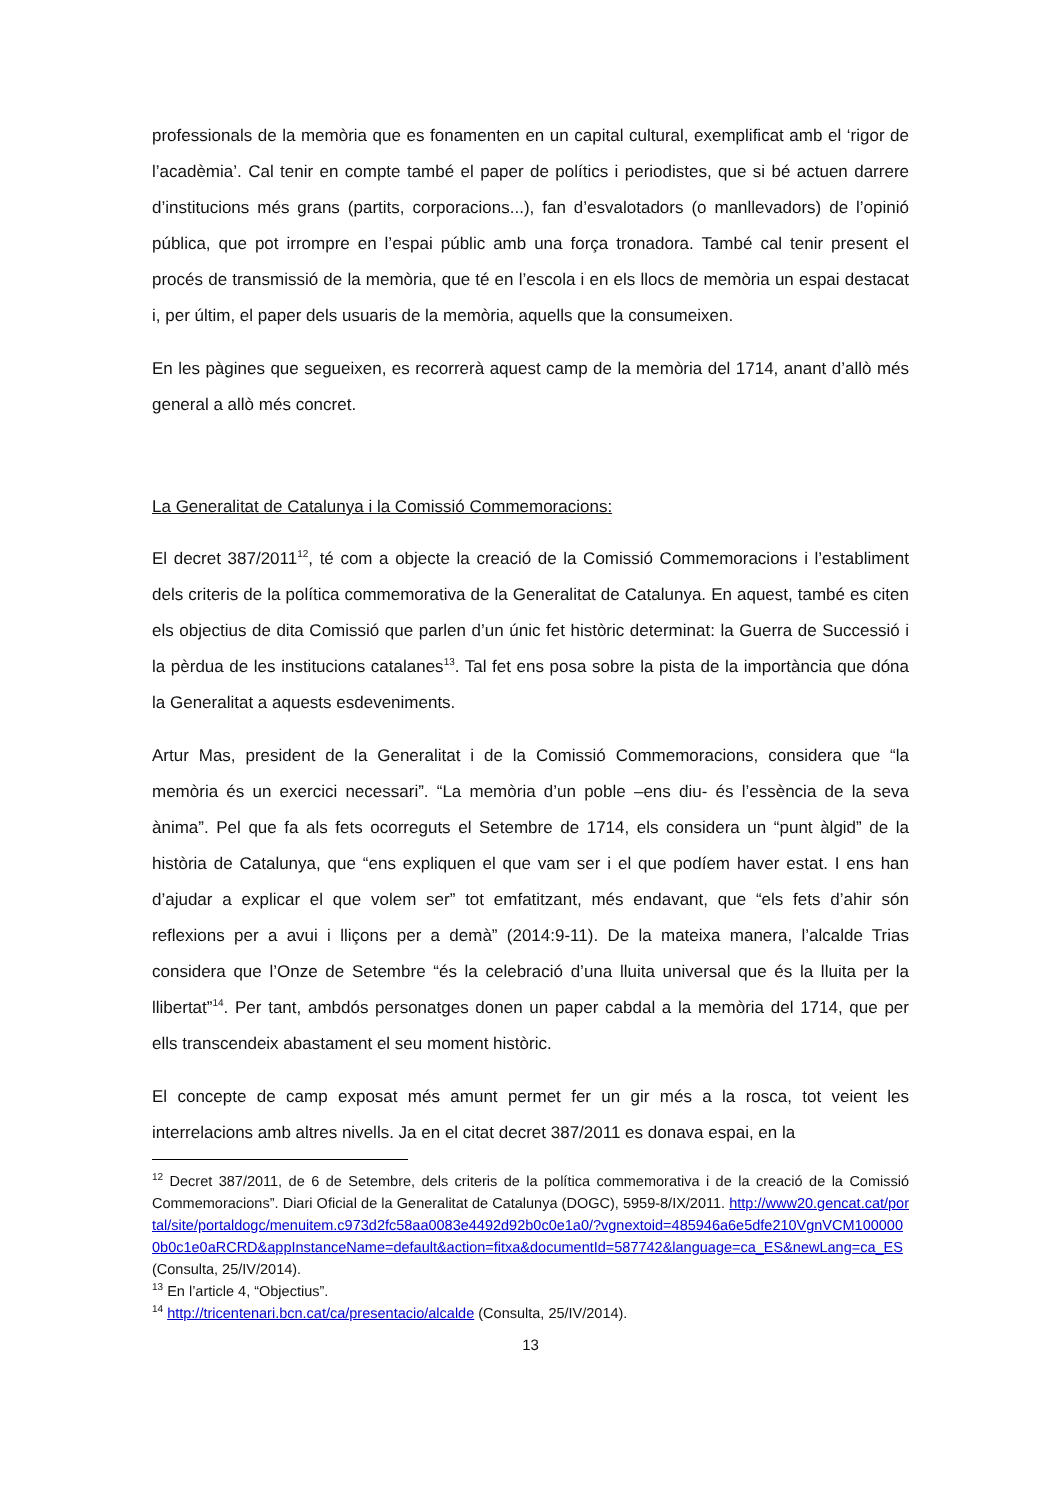professionals de la memòria que es fonamenten en un capital cultural, exemplificat amb el ‘rigor de l’acadèmia’. Cal tenir en compte també el paper de polítics i periodistes, que si bé actuen darrere d’institucions més grans (partits, corporacions...), fan d’esvalotadors (o manllevadors) de l’opinió pública, que pot irrompre en l’espai públic amb una força tronadora. També cal tenir present el procés de transmissió de la memòria, que té en l’escola i en els llocs de memòria un espai destacat i, per últim, el paper dels usuaris de la memòria, aquells que la consumeixen.
En les pàgines que segueixen, es recorrerà aquest camp de la memòria del 1714, anant d’allò més general a allò més concret.
La Generalitat de Catalunya i la Comissió Commemoracions:
El decret 387/2011<sup>12</sup>, té com a objecte la creació de la Comissió Commemoracions i l’establiment dels criteris de la política commemorativa de la Generalitat de Catalunya. En aquest, també es citen els objectius de dita Comissió que parlen d’un únic fet històric determinat: la Guerra de Successió i la pèrdua de les institucions catalanes<sup>13</sup>. Tal fet ens posa sobre la pista de la importància que dóna la Generalitat a aquests esdeveniments.
Artur Mas, president de la Generalitat i de la Comissió Commemoracions, considera que “la memòria és un exercici necessari”. “La memòria d’un poble –ens diu- és l’essència de la seva ànima”. Pel que fa als fets ocorreguts el Setembre de 1714, els considera un “punt àlgid” de la història de Catalunya, que “ens expliquen el que vam ser i el que podíem haver estat. I ens han d’ajudar a explicar el que volem ser” tot emfatitzant, més endavant, que “els fets d’ahir són reflexions per a avui i lliçons per a demà” (2014:9-11). De la mateixa manera, l’alcalde Trias considera que l’Onze de Setembre “és la celebració d’una lluita universal que és la lluita per la llibertat”<sup>14</sup>. Per tant, ambdós personatges donen un paper cabdal a la memòria del 1714, que per ells transcendeix abastament el seu moment històric.
El concepte de camp exposat més amunt permet fer un gir més a la rosca, tot veient les interrelacions amb altres nivells. Ja en el citat decret 387/2011 es donava espai, en la
<sup>12</sup> Decret 387/2011, de 6 de Setembre, dels criteris de la política commemorativa i de la creació de la Comissió Commemoracions”. Diari Oficial de la Generalitat de Catalunya (DOGC), 5959-8/IX/2011. http://www20.gencat.cat/portal/site/portaldogc/menuitem.c973d2fc58aa0083e4492d92b0c0e1a0/?vgnextoid=485946a6e5dfe210VgnVCM1000000b0c1e0aRCRD&appInstanceName=default&action=fitxa&documentId=587742&language=ca_ES&newLang=ca_ES (Consulta, 25/IV/2014).
<sup>13</sup> En l’article 4, “Objectius”.
<sup>14</sup> http://tricentenari.bcn.cat/ca/presentacio/alcalde (Consulta, 25/IV/2014).
13